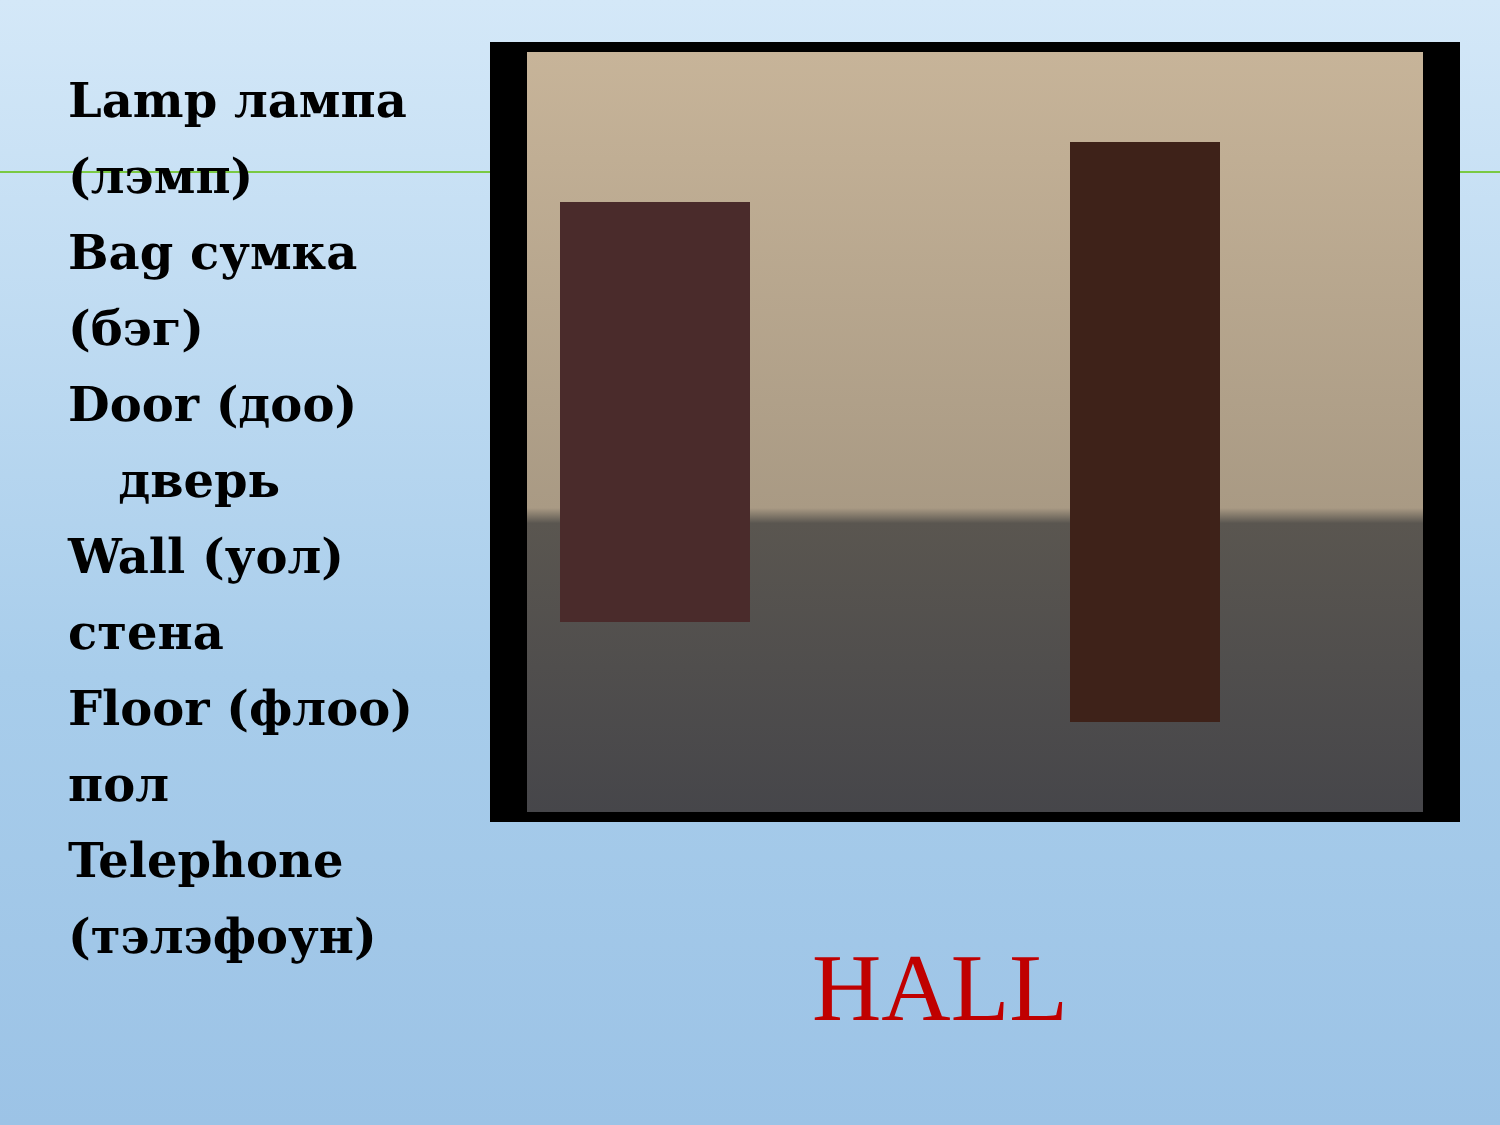Lamp лампа (лэмп)
Bag сумка (бэг)
Door (доо)
дверь
Wall (уол) стена
Floor (флоо) пол
Telephone (тэлэфоун)
HALL